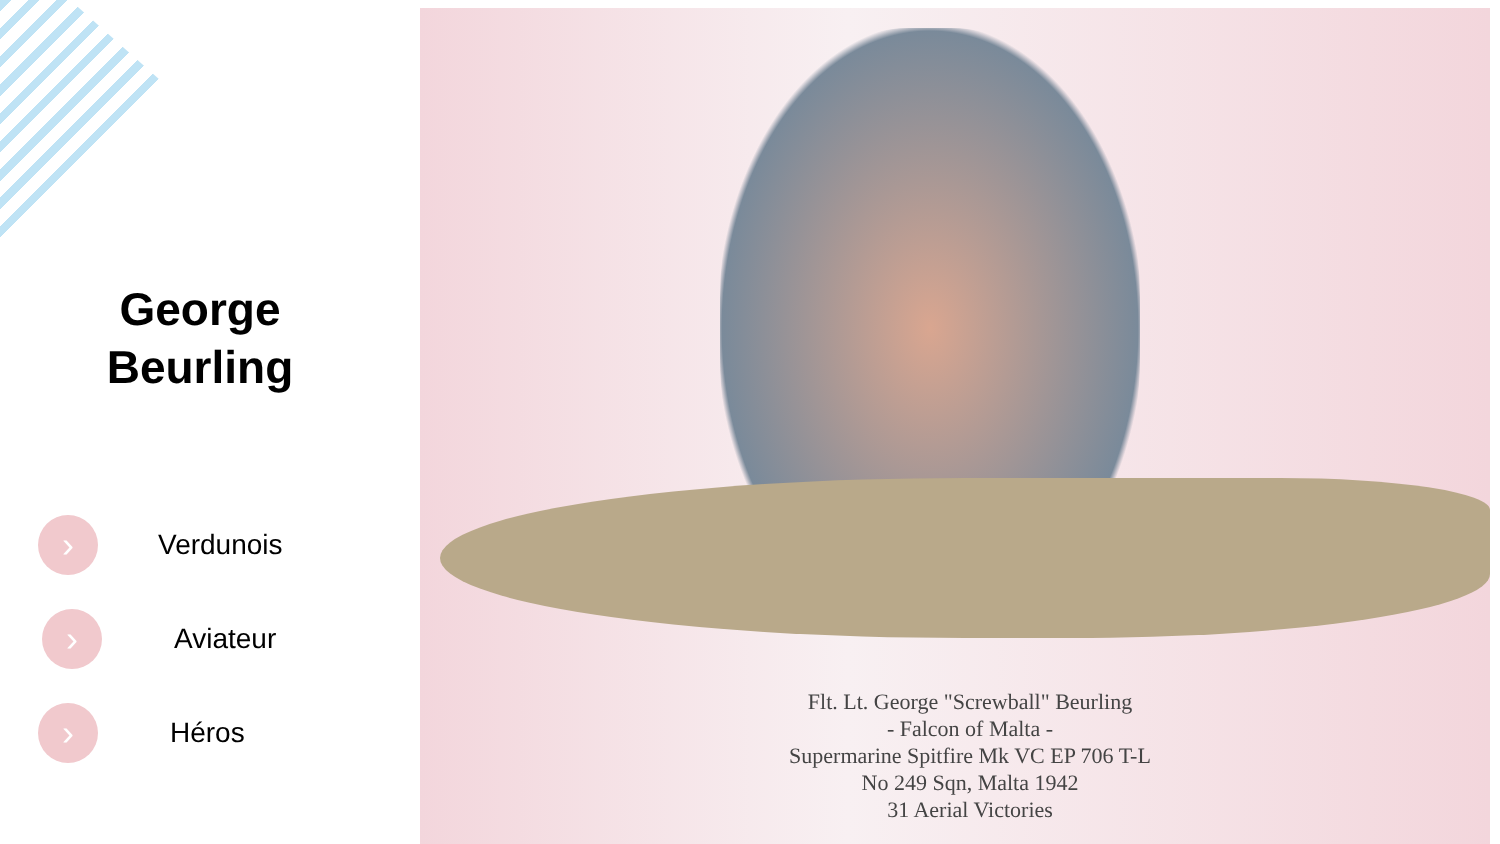George
Beurling
›
Verdunois
›
Aviateur
›
Héros
Flt. Lt. George "Screwball" Beurling
- Falcon of Malta -
Supermarine Spitfire Mk VC EP 706 T-L
No 249 Sqn, Malta 1942
31 Aerial Victories